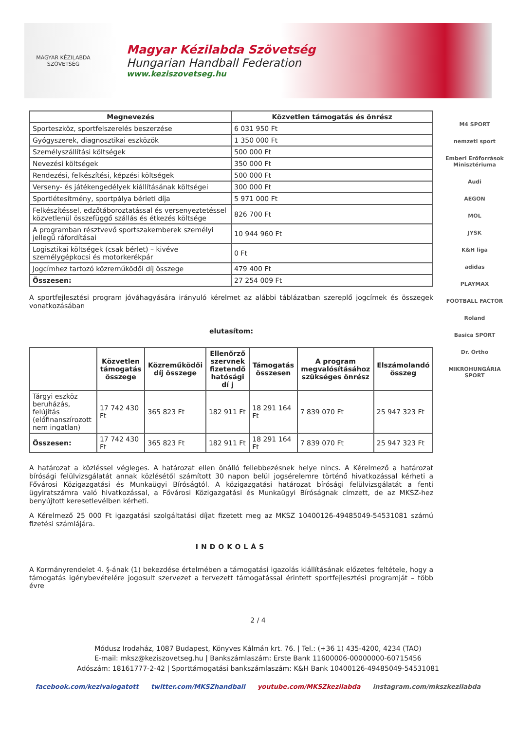MAGYAR KÉZILABDA SZÖVETSÉG
Magyar Kézilabda Szövetség
Hungarian Handball Federation
www.keziszovetseg.hu
| Megnevezés | Közvetlen támogatás és önrész |
| --- | --- |
| Sporteszköz, sportfelszerelés beszerzése | 6 031 950 Ft |
| Gyógyszerek, diagnosztikai eszközök | 1 350 000 Ft |
| Személyszállítási költségek | 500 000 Ft |
| Nevezési költségek | 350 000 Ft |
| Rendezési, felkészítési, képzési költségek | 500 000 Ft |
| Verseny- és játékengedélyek kiállításának költségei | 300 000 Ft |
| Sportlétesítmény, sportpálya bérleti díja | 5 971 000 Ft |
| Felkészítéssel, edzőtáboroztatással és versenyeztetéssel közvetlenül összefüggő szállás és étkezés költsége | 826 700 Ft |
| A programban résztvevő sportszakemberek személyi jellegű ráfordításai | 10 944 960 Ft |
| Logisztikai költségek (csak bérlet) – kivéve személygépkocsi és motorkerékpár | 0 Ft |
| Jogcímhez tartozó közreműködői díj összege | 479 400 Ft |
| Összesen: | 27 254 009 Ft |
A sportfejlesztési program jóváhagyására irányuló kérelmet az alábbi táblázatban szereplő jogcímek és összegek vonatkozásában
elutasítom:
| | Közvetlen támogatás összege | Közreműködői díj összege | Ellenőrző szervnek fizetendő hatósági dí j | Támogatás összesen | A program megvalósításához szükséges önrész | Elszámolandó összeg |
| --- | --- | --- | --- | --- | --- | --- |
| Tárgyi eszköz beruházás, felújítás (előfinanszírozott nem ingatlan) | 17 742 430 Ft | 365 823 Ft | 182 911 Ft | 18 291 164 Ft | 7 839 070 Ft | 25 947 323 Ft |
| Összesen: | 17 742 430 Ft | 365 823 Ft | 182 911 Ft | 18 291 164 Ft | 7 839 070 Ft | 25 947 323 Ft |
A határozat a közléssel végleges. A határozat ellen önálló fellebbezésnek helye nincs. A Kérelmező a határozat bírósági felülvizsgálatát annak közlésétől számított 30 napon belül jogsérelemre történő hivatkozással kérheti a Fővárosi Közigazgatási és Munkaügyi Bíróságtól. A közigazgatási határozat bírósági felülvizsgálatát a fenti ügyiratszámra való hivatkozással, a Fővárosi Közigazgatási és Munkaügyi Bíróságnak címzett, de az MKSZ-hez benyújtott keresetlevélben kérheti.
A Kérelmező 25 000 Ft igazgatási szolgáltatási díjat fizetett meg az MKSZ 10400126-49485049-54531081 számú fizetési számlájára.
INDOKOLÁS
A Kormányrendelet 4. §-ának (1) bekezdése értelmében a támogatási igazolás kiállításának előzetes feltétele, hogy a támogatás igénybevételére jogosult szervezet a tervezett támogatással érintett sportfejlesztési programját – több évre
M4 SPORT
nemzeti sport
Emberi Erőforrások Minisztériuma
Audi
AEGON
MOL
JYSK
K&H liga
adidas
PLAYMAX
FOOTBALL FACTOR
Roland
Basica SPORT
Dr. Ortho
MIKROHUNGÁRIA SPORT
2 / 4
Módusz Irodaház, 1087 Budapest, Könyves Kálmán krt. 76. | Tel.: (+36 1) 435-4200, 4234 (TAO)
E-mail: mksz@keziszovetseg.hu | Bankszámlaszám: Erste Bank 11600006-00000000-60715456
Adószám: 18161777-2-42 | Sporttámogatási bankszámlaszám: K&H Bank 10400126-49485049-54531081
facebook.com/kezivalogatott twitter.com/MKSZhandball youtube.com/MKSZkezilabda instagram.com/mkszkezilabda